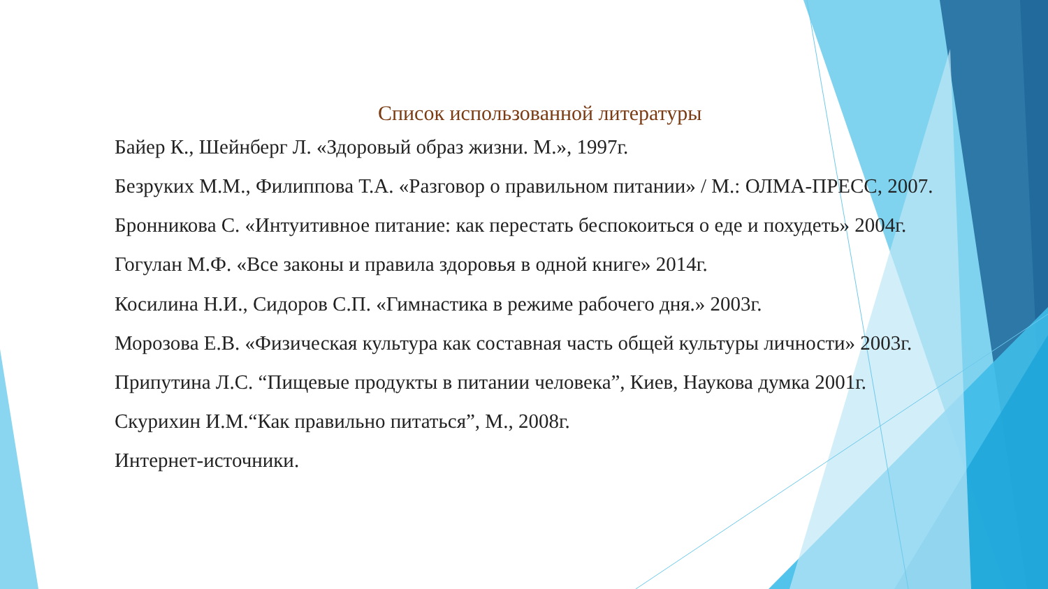Список использованной литературы
Байер К., Шейнберг Л. «Здоровый образ жизни. М.», 1997г.
Безруких М.М., Филиппова Т.А. «Разговор о правильном питании» / М.: ОЛМА-ПРЕСС, 2007.
Бронникова С. «Интуитивное питание: как перестать беспокоиться о еде и похудеть» 2004г.
Гогулан М.Ф. «Все законы и правила здоровья в одной книге» 2014г.
Косилина Н.И., Сидоров С.П. «Гимнастика в режиме рабочего дня.» 2003г.
Морозова Е.В. «Физическая культура как составная часть общей культуры личности» 2003г.
Припутина Л.С. “Пищевые продукты в питании человека”, Киев, Наукова думка 2001г.
Скурихин И.М.“Как правильно питаться”, М., 2008г.
Интернет-источники.